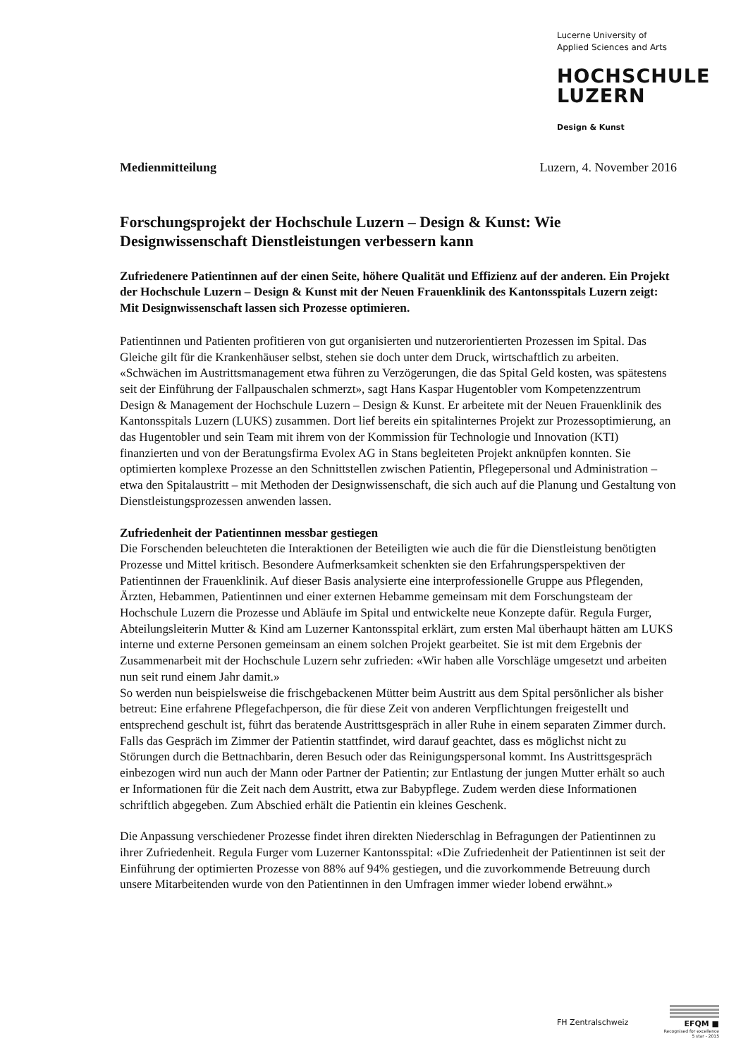Lucerne University of
Applied Sciences and Arts
HOCHSCHULE
LUZERN
Design & Kunst
Medienmitteilung Luzern, 4. November 2016
Forschungsprojekt der Hochschule Luzern – Design & Kunst: Wie Designwissenschaft Dienstleistungen verbessern kann
Zufriedenere Patientinnen auf der einen Seite, höhere Qualität und Effizienz auf der anderen. Ein Projekt der Hochschule Luzern – Design & Kunst mit der Neuen Frauenklinik des Kantonsspitals Luzern zeigt: Mit Designwissenschaft lassen sich Prozesse optimieren.
Patientinnen und Patienten profitieren von gut organisierten und nutzerorientierten Prozessen im Spital. Das Gleiche gilt für die Krankenhäuser selbst, stehen sie doch unter dem Druck, wirtschaftlich zu arbeiten. «Schwächen im Austrittsmanagement etwa führen zu Verzögerungen, die das Spital Geld kosten, was spätestens seit der Einführung der Fallpauschalen schmerzt», sagt Hans Kaspar Hugentobler vom Kompetenzzentrum Design & Management der Hochschule Luzern – Design & Kunst. Er arbeitete mit der Neuen Frauenklinik des Kantonsspitals Luzern (LUKS) zusammen. Dort lief bereits ein spitalinternes Projekt zur Prozessoptimierung, an das Hugentobler und sein Team mit ihrem von der Kommission für Technologie und Innovation (KTI) finanzierten und von der Beratungsfirma Evolex AG in Stans begleiteten Projekt anknüpfen konnten. Sie optimierten komplexe Prozesse an den Schnittstellen zwischen Patientin, Pflegepersonal und Administration – etwa den Spitalaustritt – mit Methoden der Designwissenschaft, die sich auch auf die Planung und Gestaltung von Dienstleistungsprozessen anwenden lassen.
Zufriedenheit der Patientinnen messbar gestiegen
Die Forschenden beleuchteten die Interaktionen der Beteiligten wie auch die für die Dienstleistung benötigten Prozesse und Mittel kritisch. Besondere Aufmerksamkeit schenkten sie den Erfahrungsperspektiven der Patientinnen der Frauenklinik. Auf dieser Basis analysierte eine interprofessionelle Gruppe aus Pflegenden, Ärzten, Hebammen, Patientinnen und einer externen Hebamme gemeinsam mit dem Forschungsteam der Hochschule Luzern die Prozesse und Abläufe im Spital und entwickelte neue Konzepte dafür. Regula Furger, Abteilungsleiterin Mutter & Kind am Luzerner Kantonsspital erklärt, zum ersten Mal überhaupt hätten am LUKS interne und externe Personen gemeinsam an einem solchen Projekt gearbeitet. Sie ist mit dem Ergebnis der Zusammenarbeit mit der Hochschule Luzern sehr zufrieden: «Wir haben alle Vorschläge umgesetzt und arbeiten nun seit rund einem Jahr damit.»
So werden nun beispielsweise die frischgebackenen Mütter beim Austritt aus dem Spital persönlicher als bisher betreut: Eine erfahrene Pflegefachperson, die für diese Zeit von anderen Verpflichtungen freigestellt und entsprechend geschult ist, führt das beratende Austrittsgespräch in aller Ruhe in einem separaten Zimmer durch. Falls das Gespräch im Zimmer der Patientin stattfindet, wird darauf geachtet, dass es möglichst nicht zu Störungen durch die Bettnachbarin, deren Besuch oder das Reinigungspersonal kommt. Ins Austrittsgespräch einbezogen wird nun auch der Mann oder Partner der Patientin; zur Entlastung der jungen Mutter erhält so auch er Informationen für die Zeit nach dem Austritt, etwa zur Babypflege. Zudem werden diese Informationen schriftlich abgegeben. Zum Abschied erhält die Patientin ein kleines Geschenk.
Die Anpassung verschiedener Prozesse findet ihren direkten Niederschlag in Befragungen der Patientinnen zu ihrer Zufriedenheit. Regula Furger vom Luzerner Kantonsspital: «Die Zufriedenheit der Patientinnen ist seit der Einführung der optimierten Prozesse von 88% auf 94% gestiegen, und die zuvorkommende Betreuung durch unsere Mitarbeitenden wurde von den Patientinnen in den Umfragen immer wieder lobend erwähnt.»
FH Zentralschweiz
EFQM ■
Recognised for excellence
5 star - 2015